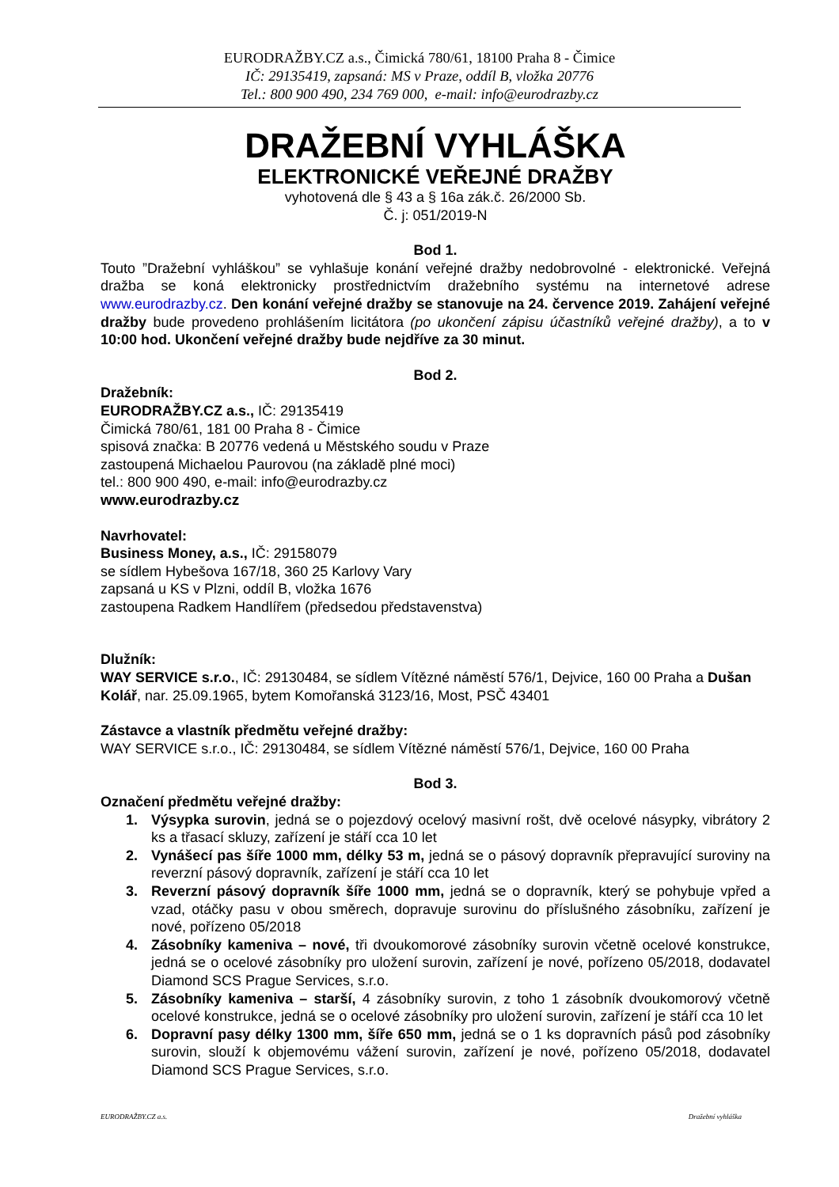EURODRAŽBY.CZ a.s., Čimická 780/61, 18100 Praha 8 - Čimice
IČ: 29135419, zapsaná: MS v Praze, oddíl B, vložka 20776
Tel.: 800 900 490, 234 769 000, e-mail: info@eurodrazby.cz
DRAŽEBNÍ VYHLÁŠKA
ELEKTRONICKÉ VEŘEJNÉ DRAŽBY
vyhotovená dle § 43 a § 16a zák.č. 26/2000 Sb.
Č. j: 051/2019-N
Bod 1.
Touto ”Dražební vyhláškou” se vyhlašuje konání veřejné dražby nedobrovolné - elektronické. Veřejná dražba se koná elektronicky prostřednictvím dražebního systému na internetové adrese www.eurodrazby.cz. Den konání veřejné dražby se stanovuje na 24. července 2019. Zahájení veřejné dražby bude provedeno prohlášením licitátora (po ukončení zápisu účastníků veřejné dražby), a to v 10:00 hod. Ukončení veřejné dražby bude nejdříve za 30 minut.
Bod 2.
Dražebník:
EURODRAŽBY.CZ a.s., IČ: 29135419
Čimická 780/61, 181 00 Praha 8 - Čimice
spisová značka: B 20776 vedená u Městského soudu v Praze
zastoupená Michaelou Paurovou (na základě plné moci)
tel.: 800 900 490, e-mail: info@eurodrazby.cz
www.eurodrazby.cz
Navrhovatel:
Business Money, a.s., IČ: 29158079
se sídlem Hybešova 167/18, 360 25 Karlovy Vary
zapsaná u KS v Plzni, oddíl B, vložka 1676
zastoupena Radkem Handlířem (předsedou představenstva)
Dlužník:
WAY SERVICE s.r.o., IČ: 29130484, se sídlem Vítězné náměstí 576/1, Dejvice, 160 00 Praha a Dušan Kolář, nar. 25.09.1965, bytem Komořanská 3123/16, Most, PSČ 43401
Zástavce a vlastník předmětu veřejné dražby:
WAY SERVICE s.r.o., IČ: 29130484, se sídlem Vítězné náměstí 576/1, Dejvice, 160 00 Praha
Bod 3.
Označení předmětu veřejné dražby:
1. Výsypka surovin, jedná se o pojezdový ocelový masivní rošt, dvě ocelové násypky, vibrátory 2 ks a třasací skluzy, zařízení je stáří cca 10 let
2. Vynášecí pas šíře 1000 mm, délky 53 m, jedná se o pásový dopravník přepravující suroviny na reverzní pásový dopravník, zařízení je stáří cca 10 let
3. Reverzní pásový dopravník šíře 1000 mm, jedná se o dopravník, který se pohybuje vpřed a vzad, otáčky pasu v obou směrech, dopravuje surovinu do příslušného zásobníku, zařízení je nové, pořízeno 05/2018
4. Zásobníky kameniva – nové, tři dvoukomorové zásobníky surovin včetně ocelové konstrukce, jedná se o ocelové zásobníky pro uložení surovin, zařízení je nové, pořízeno 05/2018, dodavatel Diamond SCS Prague Services, s.r.o.
5. Zásobníky kameniva – starší, 4 zásobníky surovin, z toho 1 zásobník dvoukomorový včetně ocelové konstrukce, jedná se o ocelové zásobníky pro uložení surovin, zařízení je stáří cca 10 let
6. Dopravní pasy délky 1300 mm, šíře 650 mm, jedná se o 1 ks dopravních pásů pod zásobníky surovin, slouží k objemovému vážení surovin, zařízení je nové, pořízeno 05/2018, dodavatel Diamond SCS Prague Services, s.r.o.
EURODRAŽBY.CZ a.s. Dražební vyhláška